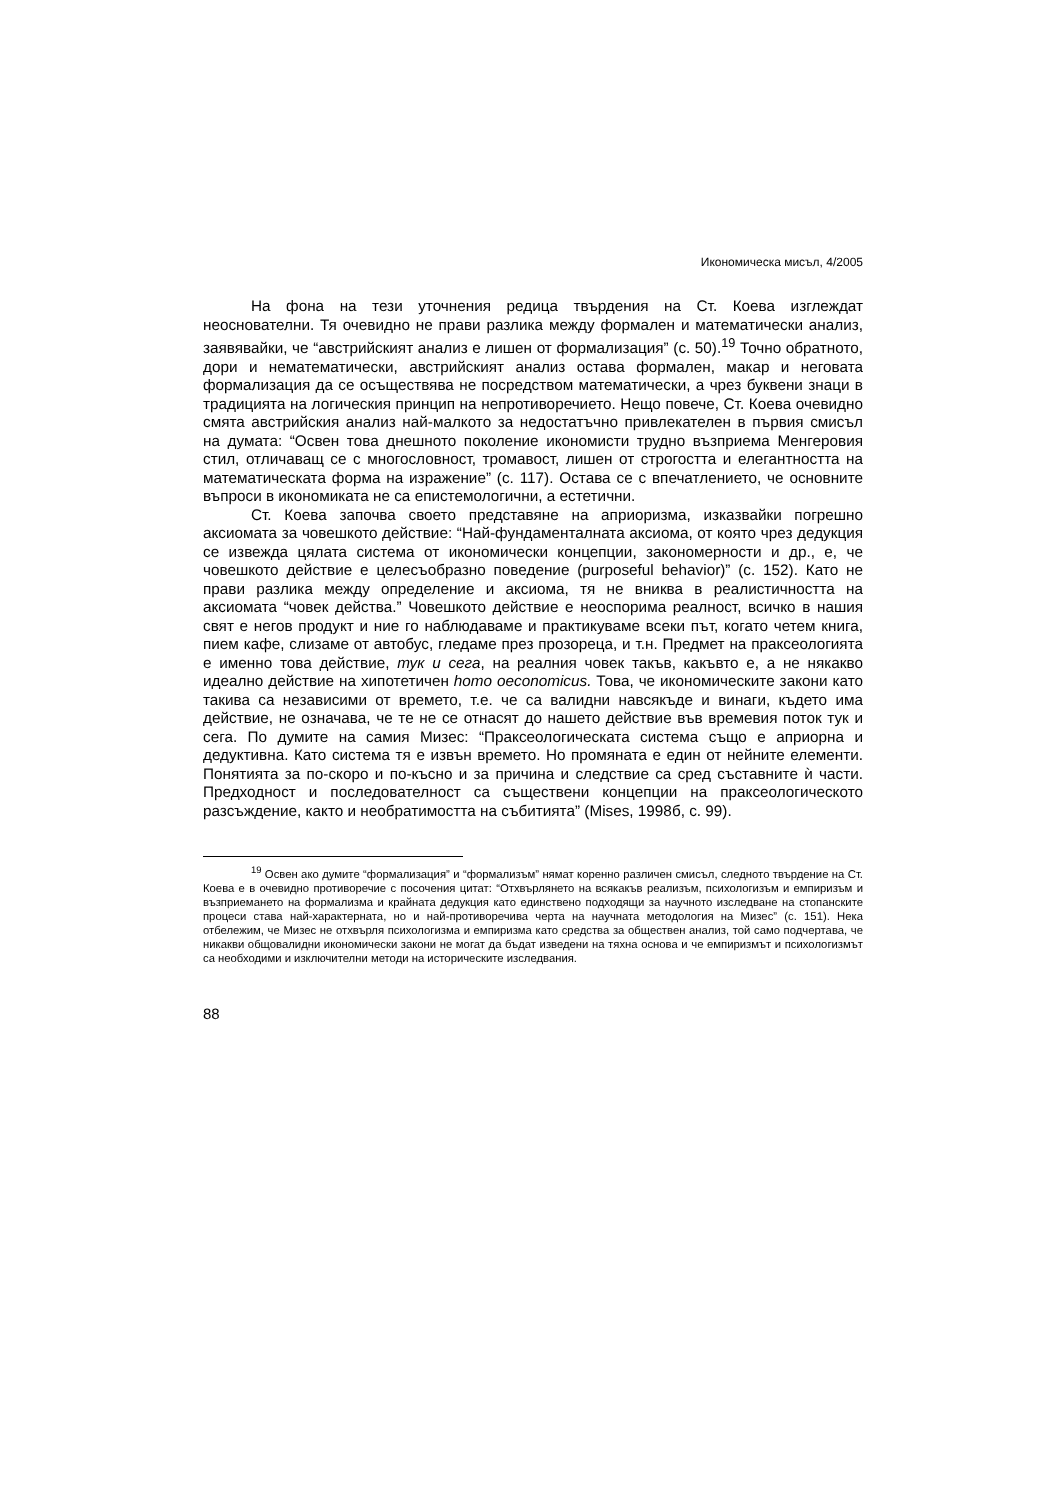Икономическа мисъл, 4/2005
На фона на тези уточнения редица твърдения на Ст. Коева изглеждат неоснователни. Тя очевидно не прави разлика между формален и математически анализ, заявявайки, че “австрийският анализ е лишен от формализация” (с. 50).<sup>19</sup> Точно обратното, дори и нематематически, австрийският анализ остава формален, макар и неговата формализация да се осъществява не посредством математически, а чрез буквени знаци в традицията на логическия принцип на непротиворечието. Нещо повече, Ст. Коева очевидно смята австрийския анализ най-малкото за недостатъчно привлекателен в първия смисъл на думата: “Освен това днешното поколение икономисти трудно възприема Менгеровия стил, отличаващ се с многословност, тромавост, лишен от строгостта и елегантността на математическата форма на изражение” (с. 117). Остава се с впечатлението, че основните въпроси в икономиката не са епистемологични, а естетични.
Ст. Коева започва своето представяне на априоризма, изказвайки погрешно аксиомата за човешкото действие: “Най-фундаменталната аксиома, от която чрез дедукция се извежда цялата система от икономически концепции, закономерности и др., е, че човешкото действие е целесъобразно поведение (purposeful behavior)” (с. 152). Като не прави разлика между определение и аксиома, тя не вниква в реалистичността на аксиомата “човек действа.” Човешкото действие е неоспорима реалност, всичко в нашия свят е негов продукт и ние го наблюдаваме и практикуваме всеки път, когато четем книга, пием кафе, слизаме от автобус, гледаме през прозореца, и т.н. Предмет на праксеологията е именно това действие, тук и сега, на реалния човек такъв, какъвто е, а не някакво идеално действие на хипотетичен homo oeconomicus. Това, че икономическите закони като такива са независими от времето, т.е. че са валидни навсякъде и винаги, където има действие, не означава, че те не се отнасят до нашето действие във времевия поток тук и сега. По думите на самия Мизес: “Праксеологическата система също е априорна и дедуктивна. Като система тя е извън времето. Но промяната е един от нейните елементи. Понятията за по-скоро и по-късно и за причина и следствие са сред съставните ѝ части. Предходност и последователност са съществени концепции на праксеологическото разсъждение, както и необратимостта на събитията” (Mises, 1998б, с. 99).
<sup>19</sup> Освен ако думите “формализация” и “формализъм” нямат коренно различен смисъл, следното твърдение на Ст. Коева е в очевидно противоречие с посочения цитат: “Отхвърлянето на всякакъв реализъм, психологизъм и емпиризъм и възприемането на формализма и крайната дедукция като единствено подходящи за научното изследване на стопанските процеси става най-характерната, но и най-противоречива черта на научната методология на Мизес” (с. 151). Нека отбележим, че Мизес не отхвърля психологизма и емпиризма като средства за обществен анализ, той само подчертава, че никакви общовалидни икономически закони не могат да бъдат изведени на тяхна основа и че емпиризмът и психологизмът са необходими и изключителни методи на историческите изследвания.
88